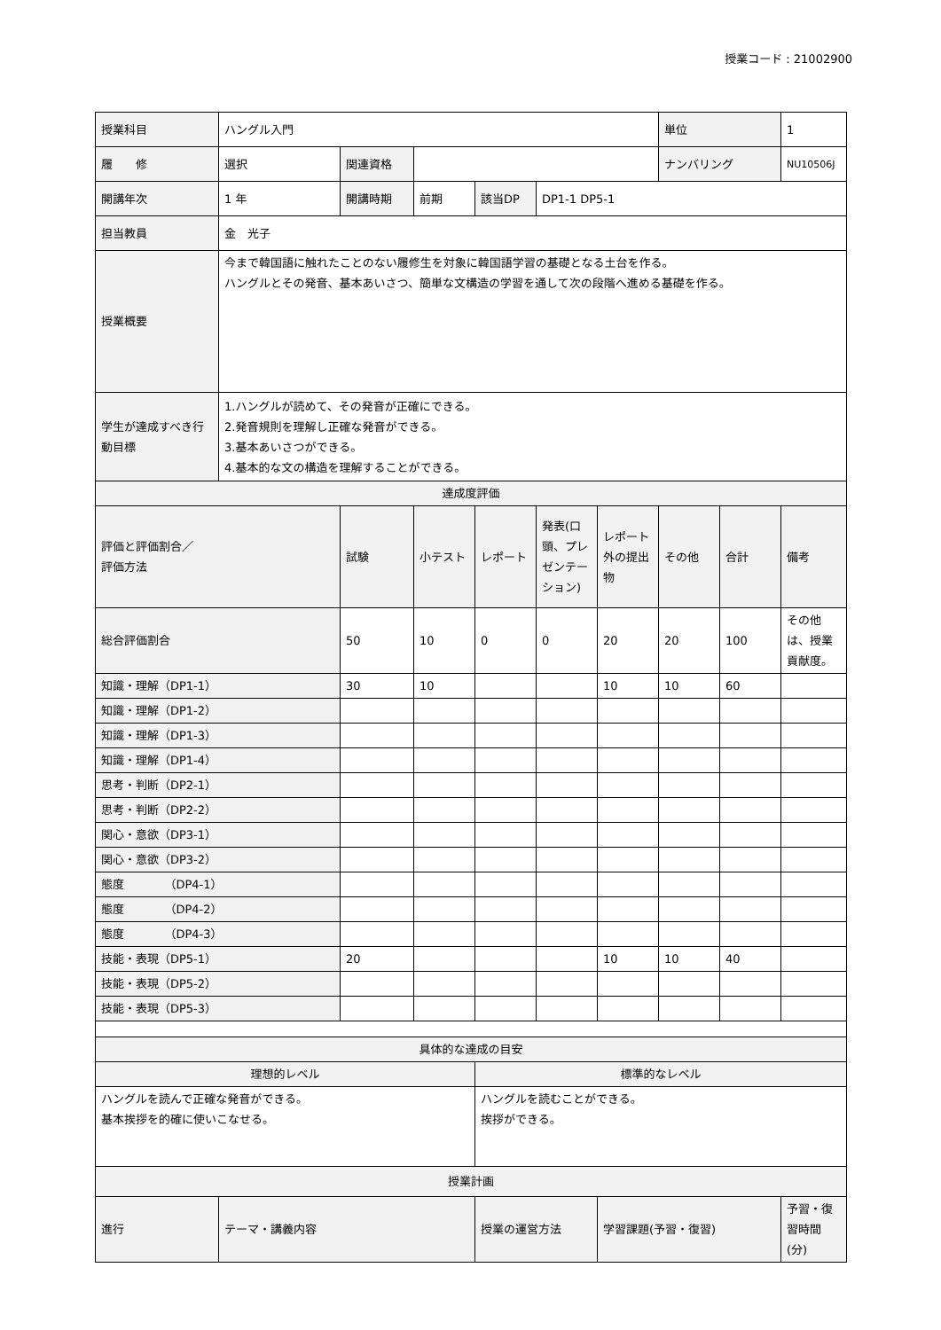授業コード : 21002900
| 授業科目 | ハングル入門 | | | | | | 単位 | | 1 |
| 履 修 | 選択 | 関連資格 | | | | | ナンバリング | | NU10506J |
| 開講年次 | 1 年 | 開講時期 | 前期 | 該当DP | DP1-1 DP5-1 | | | | |
| 担当教員 | 金 光子 | | | | | | | | |
| 授業概要 | 今まで韓国語に触れたことのない履修生を対象に韓国語学習の基礎となる土台を作る。 ハングルとその発音、基本あいさつ、簡単な文構造の学習を通して次の段階へ進める基礎を作る。 | | | | | | | | |
| 学生が達成すべき行動目標 | 1.ハングルが読めて、その発音が正確にできる。 2.発音規則を理解し正確な発音ができる。 3.基本あいさつができる。 4.基本的な文の構造を理解することができる。 | | | | | | | | |
| 達成度評価 | | | | | | | | | |
| 評価と評価割合／ 評価方法 | | 試験 | 小テスト | レポート | 発表(口頭、プレゼンテーション) | レポート外の提出物 | その他 | 合計 | 備考 |
| 総合評価割合 | | 50 | 10 | 0 | 0 | 20 | 20 | 100 | その他は、授業貢献度。 |
| 知識・理解（DP1-1） | | 30 | 10 | | | 10 | 10 | 60 | |
| 知識・理解（DP1-2） | | | | | | | | | |
| 知識・理解（DP1-3） | | | | | | | | | |
| 知識・理解（DP1-4） | | | | | | | | | |
| 思考・判断（DP2-1） | | | | | | | | | |
| 思考・判断（DP2-2） | | | | | | | | | |
| 関心・意欲（DP3-1） | | | | | | | | | |
| 関心・意欲（DP3-2） | | | | | | | | | |
| 態度 （DP4-1） | | | | | | | | | |
| 態度 （DP4-2） | | | | | | | | | |
| 態度 （DP4-3） | | | | | | | | | |
| 技能・表現（DP5-1） | | 20 | | | | 10 | 10 | 40 | |
| 技能・表現（DP5-2） | | | | | | | | | |
| 技能・表現（DP5-3） | | | | | | | | | |
| 具体的な達成の目安 | | | | | | | | | |
| 理想的レベル | | | | 標準的なレベル | | | | | |
| ハングルを読んで正確な発音ができる。 基本挨拶を的確に使いこなせる。 | | | | ハングルを読むことができる。 挨拶ができる。 | | | | | |
| 授業計画 | | | | | | | | | |
| 進行 | テーマ・講義内容 | | | 授業の運営方法 | | 学習課題(予習・復習) | | | 予習・復習時間(分) |